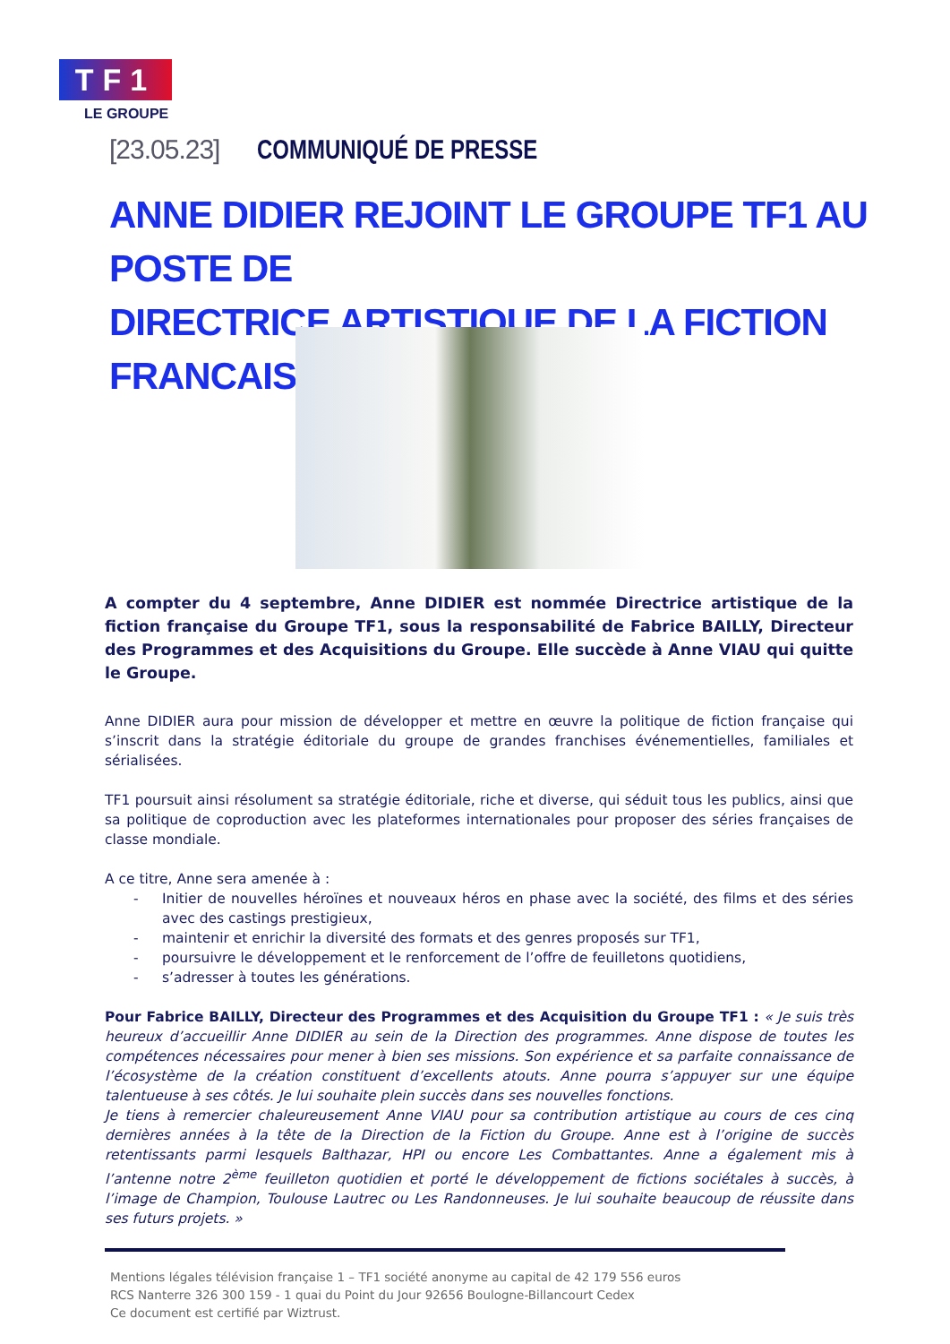TF1
LE GROUPE
[23.05.23] COMMUNIQUÉ DE PRESSE
ANNE DIDIER REJOINT LE GROUPE TF1 AU POSTE DE
DIRECTRICE ARTISTIQUE DE LA FICTION FRANCAISE
A compter du 4 septembre, Anne DIDIER est nommée Directrice artistique de la fiction française du Groupe TF1, sous la responsabilité de Fabrice BAILLY, Directeur des Programmes et des Acquisitions du Groupe. Elle succède à Anne VIAU qui quitte le Groupe.
Anne DIDIER aura pour mission de développer et mettre en œuvre la politique de fiction française qui s’inscrit dans la stratégie éditoriale du groupe de grandes franchises événementielles, familiales et sérialisées.
TF1 poursuit ainsi résolument sa stratégie éditoriale, riche et diverse, qui séduit tous les publics, ainsi que sa politique de coproduction avec les plateformes internationales pour proposer des séries françaises de classe mondiale.
A ce titre, Anne sera amenée à :
- Initier de nouvelles héroïnes et nouveaux héros en phase avec la société, des films et des séries avec des castings prestigieux,
- maintenir et enrichir la diversité des formats et des genres proposés sur TF1,
- poursuivre le développement et le renforcement de l’offre de feuilletons quotidiens,
- s’adresser à toutes les générations.
Pour Fabrice BAILLY, Directeur des Programmes et des Acquisition du Groupe TF1 : « Je suis très heureux d’accueillir Anne DIDIER au sein de la Direction des programmes. Anne dispose de toutes les compétences nécessaires pour mener à bien ses missions. Son expérience et sa parfaite connaissance de l’écosystème de la création constituent d’excellents atouts. Anne pourra s’appuyer sur une équipe talentueuse à ses côtés. Je lui souhaite plein succès dans ses nouvelles fonctions.
Je tiens à remercier chaleureusement Anne VIAU pour sa contribution artistique au cours de ces cinq dernières années à la tête de la Direction de la Fiction du Groupe. Anne est à l’origine de succès retentissants parmi lesquels Balthazar, HPI ou encore Les Combattantes. Anne a également mis à l’antenne notre 2<sup>ème</sup> feuilleton quotidien et porté le développement de fictions sociétales à succès, à l’image de Champion, Toulouse Lautrec ou Les Randonneuses. Je lui souhaite beaucoup de réussite dans ses futurs projets. »
Mentions légales télévision française 1 – TF1 société anonyme au capital de 42 179 556 euros
RCS Nanterre 326 300 159 - 1 quai du Point du Jour 92656 Boulogne-Billancourt Cedex
Ce document est certifié par Wiztrust.